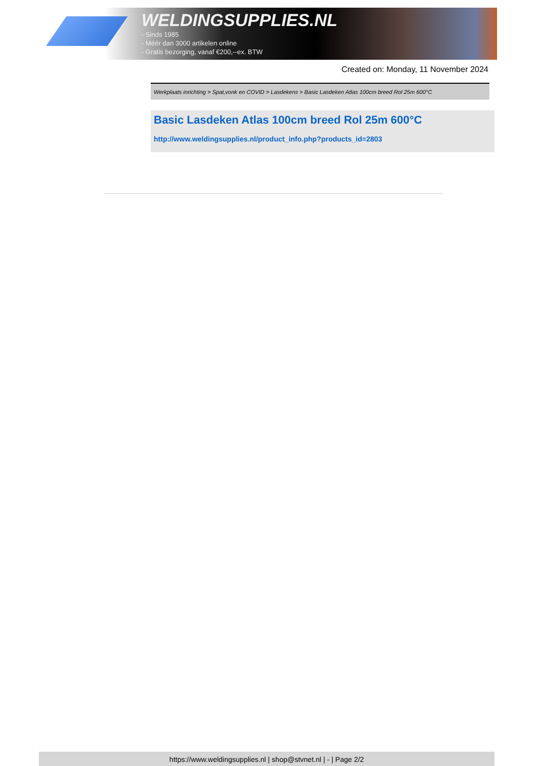WELDINGSUPPLIES.NL
- Sinds 1985
- Méér dan 3000 artikelen online
- Gratis bezorging, vanaf €200,--ex. BTW
Created on: Monday, 11 November 2024
Werkplaats inrichting > Spat,vonk en COVID > Lasdekens > Basic Lasdeken Atlas 100cm breed Rol 25m 600°C
Basic Lasdeken Atlas 100cm breed Rol 25m 600°C
http://www.weldingsupplies.nl/product_info.php?products_id=2803
https://www.weldingsupplies.nl | shop@stvnet.nl | - | Page 2/2